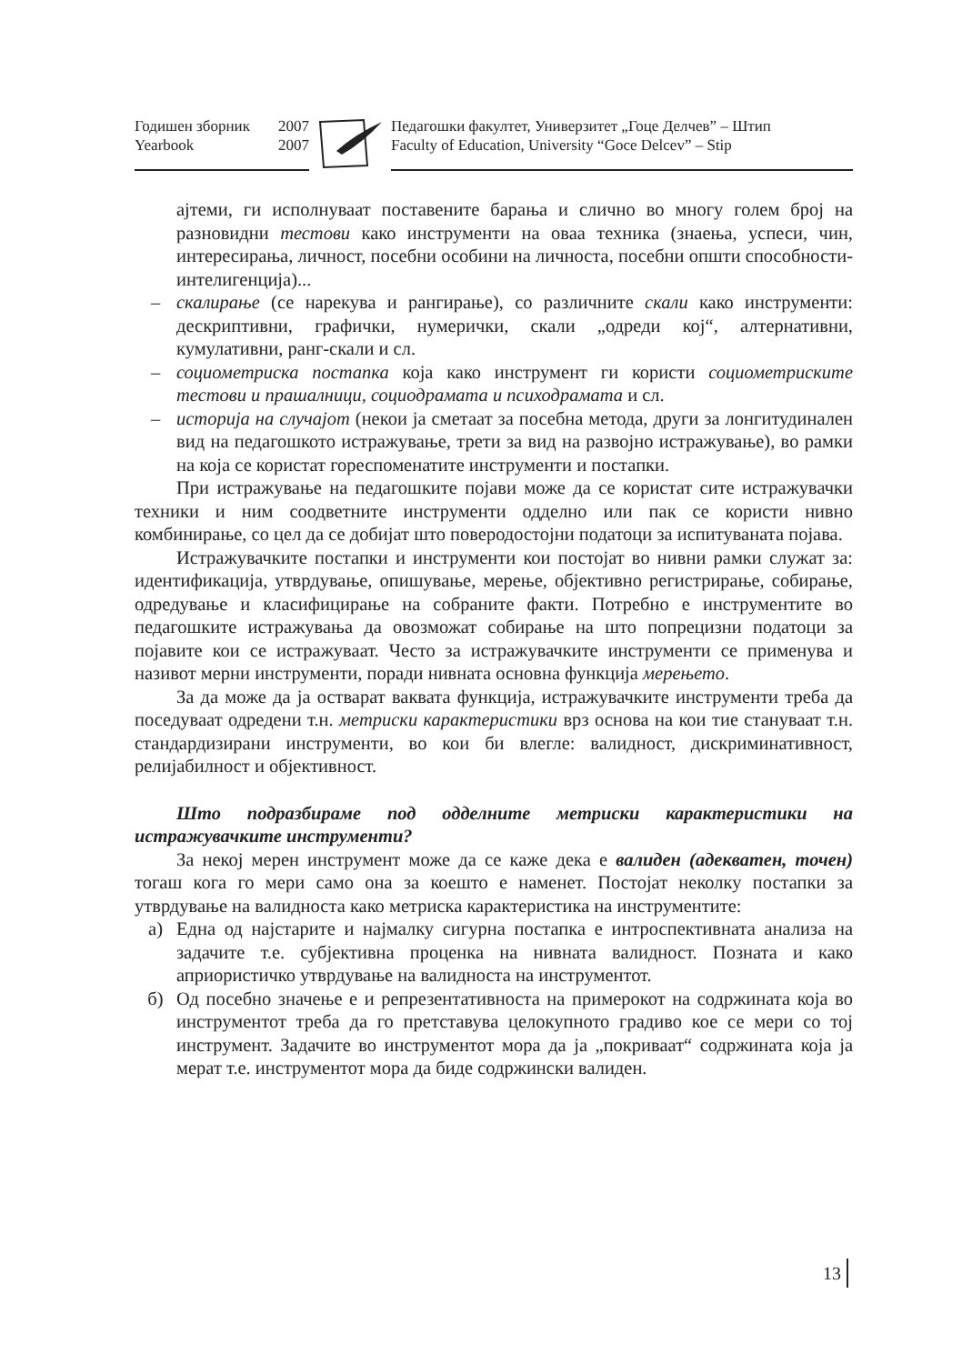Годишен зборник 2007
Yearbook 2007
Педагошки факултет, Универзитет „Гоце Делчев” – Штип
Faculty of Education, University “Goce Delcev” – Stip
ајтеми, ги исполнуваат поставените барања и слично во многу голем број на разновидни тестови како инструменти на оваа техника (знаења, успеси, чин, интересирања, личност, посебни особини на личноста, посебни општи способности- интелигенција)...
– скалирање (се нарекува и рангирање), со различните скали како инструменти: дескриптивни, графички, нумерички, скали „одреди кој“, алтернативни, кумулативни, ранг-скали и сл.
– социометриска постапка која како инструмент ги користи социометриските тестови и прашалници, социодрамата и психодрамата и сл.
– историја на случајот (некои ја сметаат за посебна метода, други за лонгитудинален вид на педагошкото истражување, трети за вид на развојно истражување), во рамки на која се користат гореспоменатите инструменти и постапки.
При истражување на педагошките појави може да се користат сите истражувачки техники и ним соодветните инструменти одделно или пак се користи нивно комбинирање, со цел да се добијат што поверодостојни податоци за испитуваната појава.
Истражувачките постапки и инструменти кои постојат во нивни рамки служат за: идентификација, утврдување, опишување, мерење, објективно регистрирање, собирање, одредување и класифицирање на собраните факти. Потребно е инструментите во педагошките истражувања да овозможат собирање на што попрецизни податоци за појавите кои се истражуваат. Често за истражувачките инструменти се применува и називот мерни инструменти, поради нивната основна функција мерењето.
За да може да ја остварат ваквата функција, истражувачките инструменти треба да поседуваат одредени т.н. метриски карактеристики врз основа на кои тие стануваат т.н. стандардизирани инструменти, во кои би влегле: валидност, дискриминативност, релијабилност и објективност.
Што подразбираме под одделните метриски карактеристики на истражувачките инструменти?
За некој мерен инструмент може да се каже дека е валиден (адекватен, точен) тогаш кога го мери само она за коешто е наменет. Постојат неколку постапки за утврдување на валидноста како метриска карактеристика на инструментите:
а) Една од најстарите и најмалку сигурна постапка е интроспективната анализа на задачите т.е. субјективна проценка на нивната валидност. Позната и како априористичко утврдување на валидноста на инструментот.
б) Од посебно значење е и репрезентативноста на примерокот на содржината која во инструментот треба да го претставува целокупното градиво кое се мери со тој инструмент. Задачите во инструментот мора да ја „покриваат“ содржината која ја мерат т.е. инструментот мора да биде содржински валиден.
13